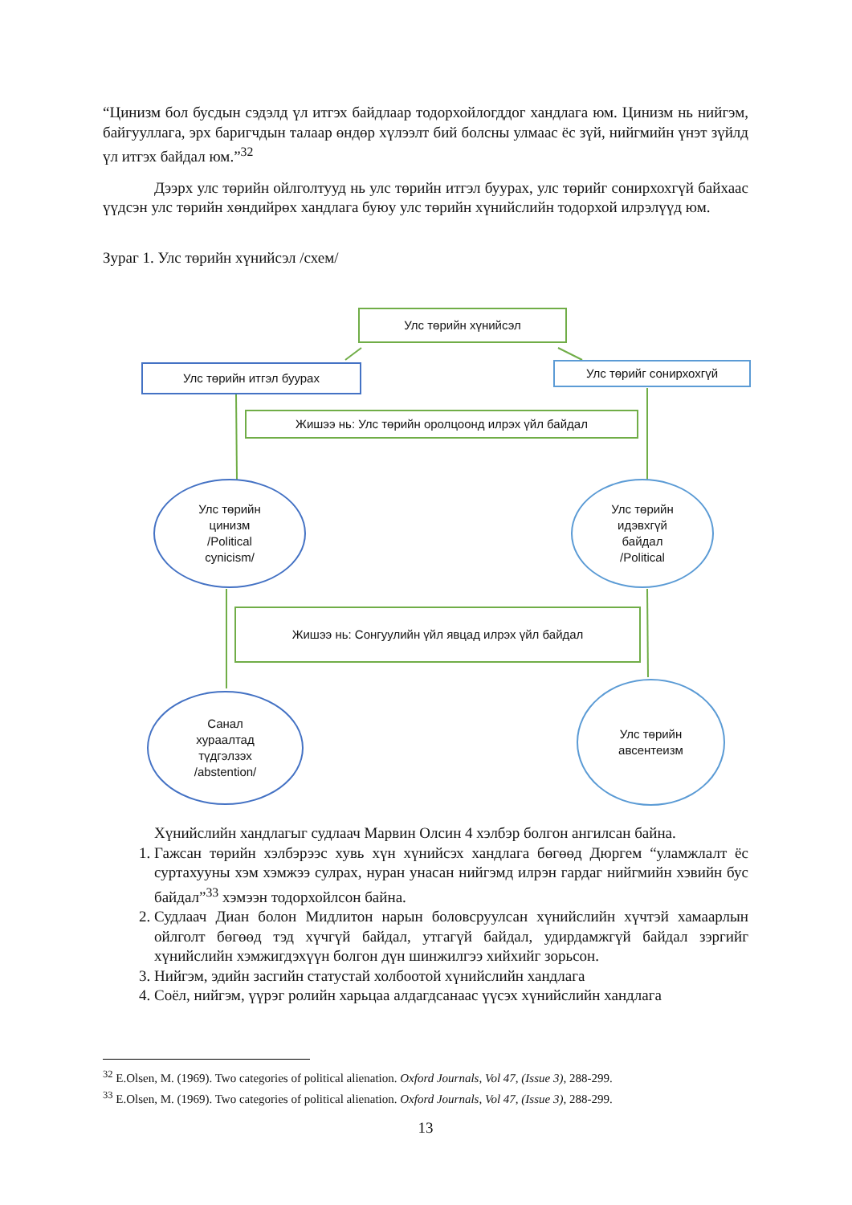“Цинизм бол бусдын сэдэлд үл итгэх байдлаар тодорхойлогддог хандлага юм. Цинизм нь нийгэм, байгууллага, эрх баригчдын талаар өндөр хүлээлт бий болсны улмаас ёс зүй, нийгмийн үнэт зүйлд үл итгэх байдал юм.”<sup>32</sup>
Дээрх улс төрийн ойлголтууд нь улс төрийн итгэл буурах, улс төрийг сонирхохгүй байхаас үүдсэн улс төрийн хөндийрөх хандлага буюу улс төрийн хүнийслийн тодорхой илрэлүүд юм.
Зураг 1. Улс төрийн хүнийсэл /схем/
Улс төрийн хүнийсэл
Улс төрийн итгэл буурах Улс төрийг сонирхохгүй
Жишээ нь: Улс төрийн оролцоонд илрэх үйл байдал
Улс төрийн
цинизм
/Political
cynicism/
Улс төрийн
идэвхгүй
байдал
/Political
Жишээ нь: Сонгуулийн үйл явцад илрэх үйл байдал
Санал
хураалтад
түдгэлзэх
/abstention/
Улс төрийн
авсентеизм
Хүнийслийн хандлагыг судлаач Марвин Олсин 4 хэлбэр болгон ангилсан байна.
1. Гажсан төрийн хэлбэрээс хувь хүн хүнийсэх хандлага бөгөөд Дюргем “уламжлалт ёс суртахууны хэм хэмжээ сулрах, нуран унасан нийгэмд илрэн гардаг нийгмийн хэвийн бус байдал”<sup>33</sup> хэмээн тодорхойлсон байна.
2. Судлаач Диан болон Мидлитон нарын боловсруулсан хүнийслийн хүчтэй хамаарлын ойлголт бөгөөд тэд хүчгүй байдал, утгагүй байдал, удирдамжгүй байдал зэргийг хүнийслийн хэмжигдэхүүн болгон дүн шинжилгээ хийхийг зорьсон.
3. Нийгэм, эдийн засгийн статустай холбоотой хүнийслийн хандлага
4. Соёл, нийгэм, үүрэг ролийн харьцаа алдагдсанаас үүсэх хүнийслийн хандлага
<sup>32</sup> E.Olsen, M. (1969). Two categories of political alienation. Oxford Journals, Vol 47, (Issue 3), 288-299.
<sup>33</sup> E.Olsen, M. (1969). Two categories of political alienation. Oxford Journals, Vol 47, (Issue 3), 288-299.
13